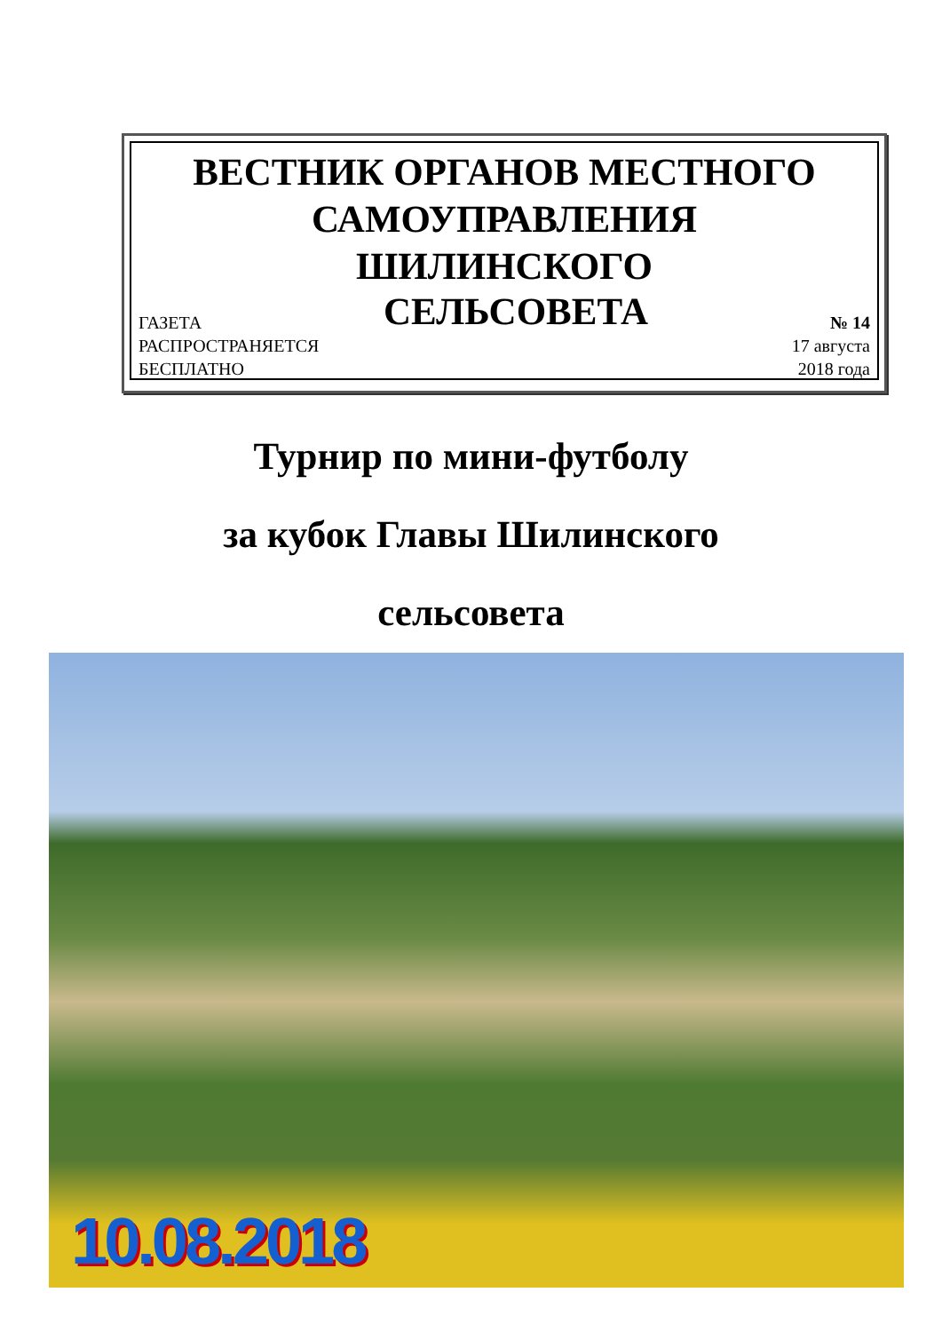ВЕСТНИК ОРГАНОВ МЕСТНОГО
САМОУПРАВЛЕНИЯ
ШИЛИНСКОГО
ГАЗЕТА СЕЛЬСОВЕТА № 14
РАСПРОСТРАНЯЕТСЯ
БЕСПЛАТНО 17 августа
2018 года
Турнир по мини-футболу
за кубок Главы Шилинского
сельсовета
10.08.2018